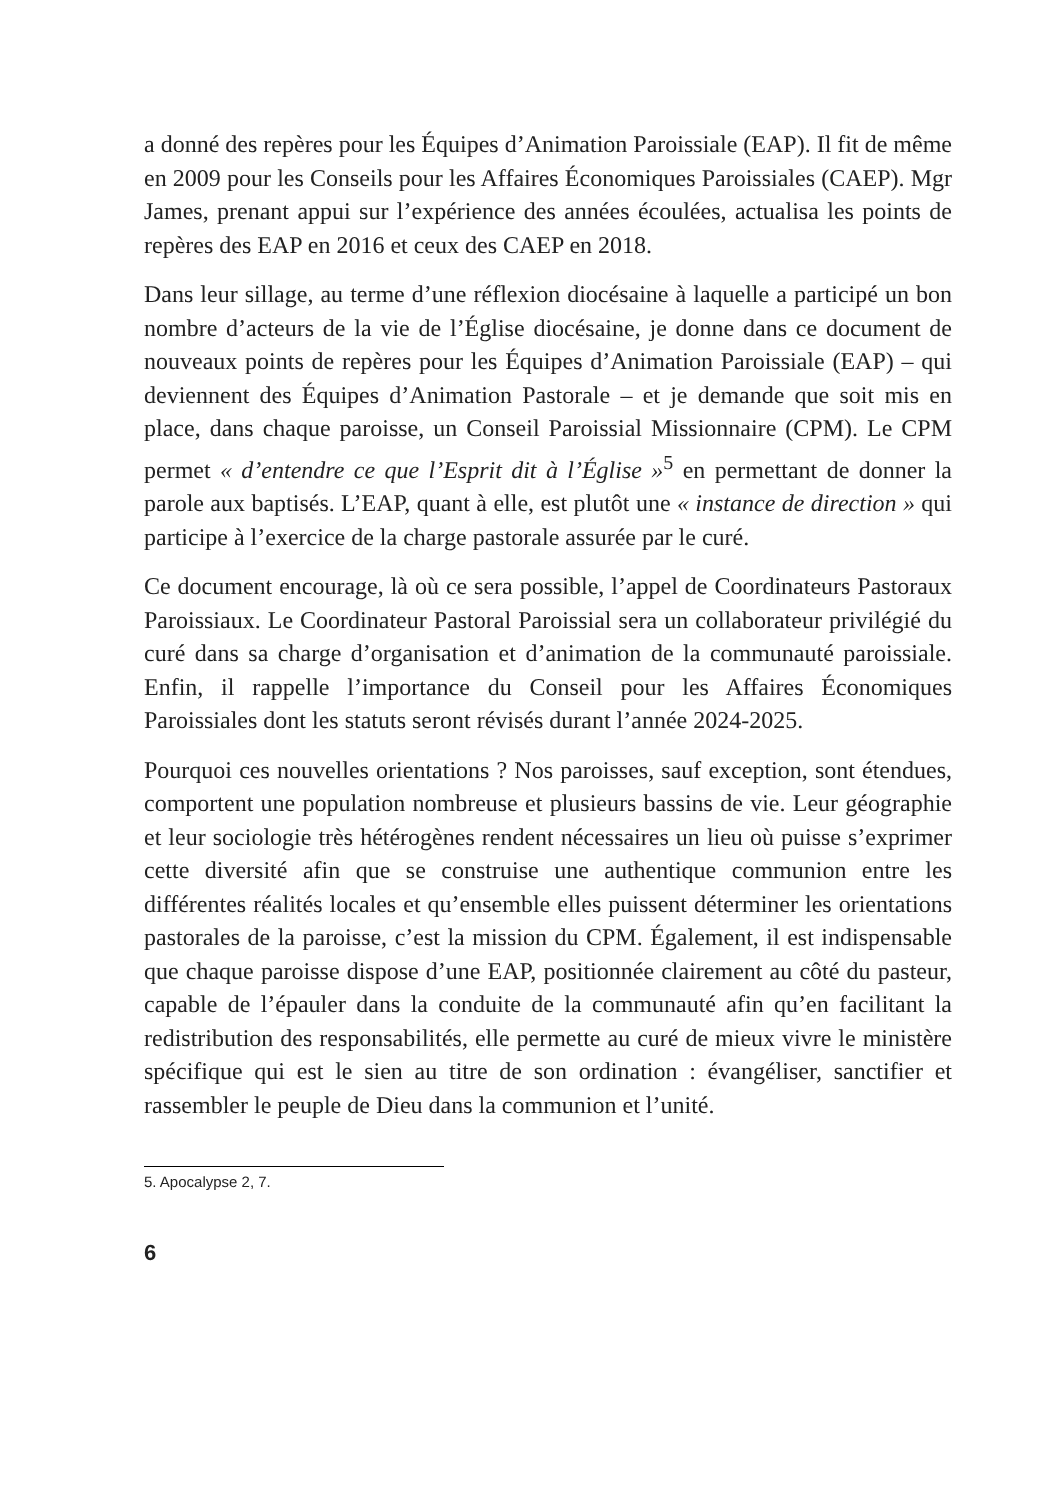a donné des repères pour les Équipes d’Animation Paroissiale (EAP). Il fit de même en 2009 pour les Conseils pour les Affaires Économiques Paroissiales (CAEP). Mgr James, prenant appui sur l’expérience des années écoulées, actualisa les points de repères des EAP en 2016 et ceux des CAEP en 2018.
Dans leur sillage, au terme d’une réflexion diocésaine à laquelle a participé un bon nombre d’acteurs de la vie de l’Église diocésaine, je donne dans ce document de nouveaux points de repères pour les Équipes d’Animation Paroissiale (EAP) – qui deviennent des Équipes d’Animation Pastorale – et je demande que soit mis en place, dans chaque paroisse, un Conseil Paroissial Missionnaire (CPM). Le CPM permet « d’entendre ce que l’Esprit dit à l’Église »<sup>5</sup> en permettant de donner la parole aux baptisés. L’EAP, quant à elle, est plutôt une « instance de direction » qui participe à l’exercice de la charge pastorale assurée par le curé.
Ce document encourage, là où ce sera possible, l’appel de Coordinateurs Pastoraux Paroissiaux. Le Coordinateur Pastoral Paroissial sera un collaborateur privilégié du curé dans sa charge d’organisation et d’animation de la communauté paroissiale. Enfin, il rappelle l’importance du Conseil pour les Affaires Économiques Paroissiales dont les statuts seront révisés durant l’année 2024-2025.
Pourquoi ces nouvelles orientations ? Nos paroisses, sauf exception, sont étendues, comportent une population nombreuse et plusieurs bassins de vie. Leur géographie et leur sociologie très hétérogènes rendent nécessaires un lieu où puisse s’exprimer cette diversité afin que se construise une authentique communion entre les différentes réalités locales et qu’ensemble elles puissent déterminer les orientations pastorales de la paroisse, c’est la mission du CPM. Également, il est indispensable que chaque paroisse dispose d’une EAP, positionnée clairement au côté du pasteur, capable de l’épauler dans la conduite de la communauté afin qu’en facilitant la redistribution des responsabilités, elle permette au curé de mieux vivre le ministère spécifique qui est le sien au titre de son ordination : évangéliser, sanctifier et rassembler le peuple de Dieu dans la communion et l’unité.
5. Apocalypse 2, 7.
6